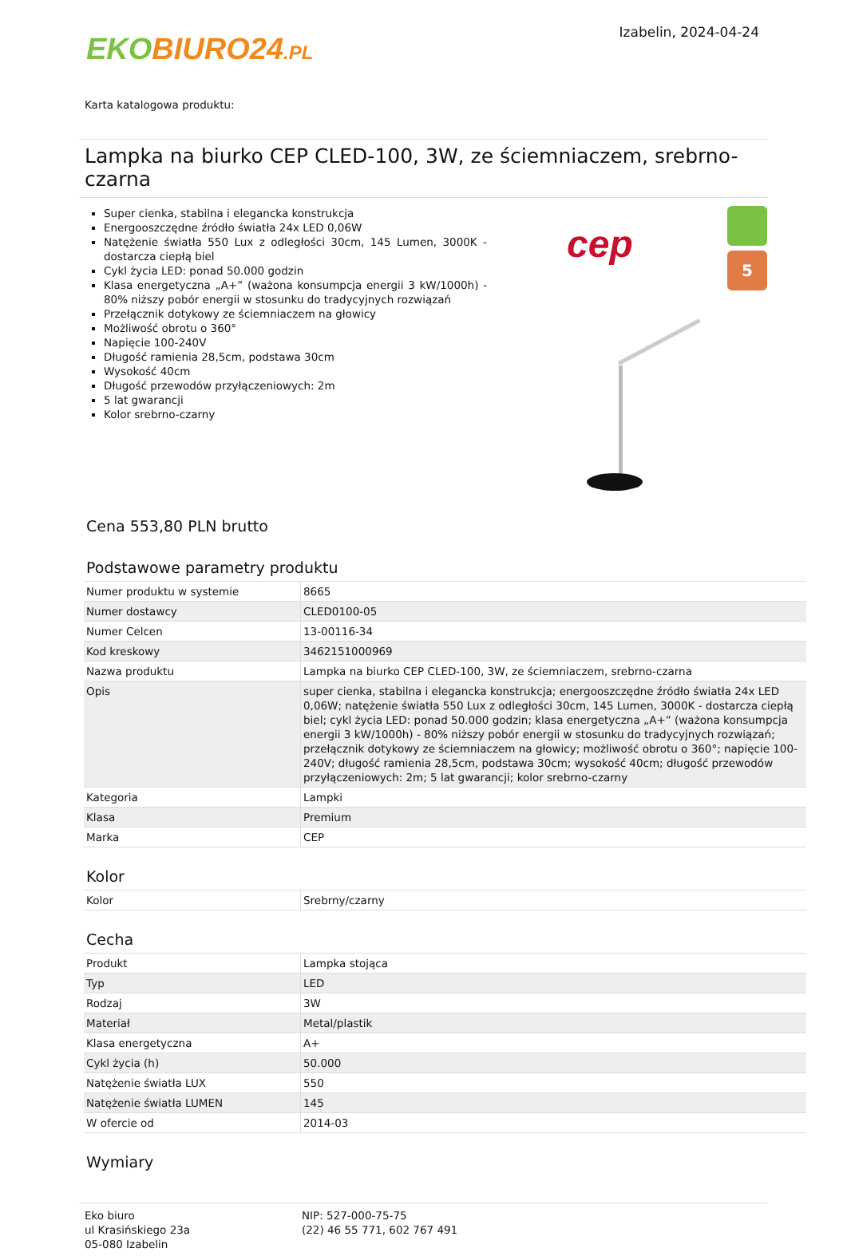EKO BIURO24.PL
Izabelin, 2024-04-24
Karta katalogowa produktu:
Lampka na biurko CEP CLED-100, 3W, ze ściemniaczem, srebrno-czarna
Super cienka, stabilna i elegancka konstrukcja
Energooszczędne źródło światła 24x LED 0,06W
Natężenie światła 550 Lux z odległości 30cm, 145 Lumen, 3000K - dostarcza ciepłą biel
Cykl życia LED: ponad 50.000 godzin
Klasa energetyczna „A+” (ważona konsumpcja energii 3 kW/1000h) - 80% niższy pobór energii w stosunku do tradycyjnych rozwiązań
Przełącznik dotykowy ze ściemniaczem na głowicy
Możliwość obrotu o 360°
Napięcie 100-240V
Długość ramienia 28,5cm, podstawa 30cm
Wysokość 40cm
Długość przewodów przyłączeniowych: 2m
5 lat gwarancji
Kolor srebrno-czarny
cep 5
Cena 553,80 PLN brutto
Podstawowe parametry produktu
| Numer produktu w systemie | 8665 |
| Numer dostawcy | CLED0100-05 |
| Numer Celcen | 13-00116-34 |
| Kod kreskowy | 3462151000969 |
| Nazwa produktu | Lampka na biurko CEP CLED-100, 3W, ze ściemniaczem, srebrno-czarna |
| Opis | super cienka, stabilna i elegancka konstrukcja; energooszczędne źródło światła 24x LED 0,06W; natężenie światła 550 Lux z odległości 30cm, 145 Lumen, 3000K - dostarcza ciepłą biel; cykl życia LED: ponad 50.000 godzin; klasa energetyczna „A+” (ważona konsumpcja energii 3 kW/1000h) - 80% niższy pobór energii w stosunku do tradycyjnych rozwiązań; przełącznik dotykowy ze ściemniaczem na głowicy; możliwość obrotu o 360°; napięcie 100-240V; długość ramienia 28,5cm, podstawa 30cm; wysokość 40cm; długość przewodów przyłączeniowych: 2m; 5 lat gwarancji; kolor srebrno-czarny |
| Kategoria | Lampki |
| Klasa | Premium |
| Marka | CEP |
Kolor
| Kolor | Srebrny/czarny |
Cecha
| Produkt | Lampka stojąca |
| Typ | LED |
| Rodzaj | 3W |
| Materiał | Metal/plastik |
| Klasa energetyczna | A+ |
| Cykl życia (h) | 50.000 |
| Natężenie światła LUX | 550 |
| Natężenie światła LUMEN | 145 |
| W ofercie od | 2014-03 |
Wymiary
Eko biuro
ul Krasińskiego 23a
05-080 Izabelin
NIP: 527-000-75-75
(22) 46 55 771, 602 767 491